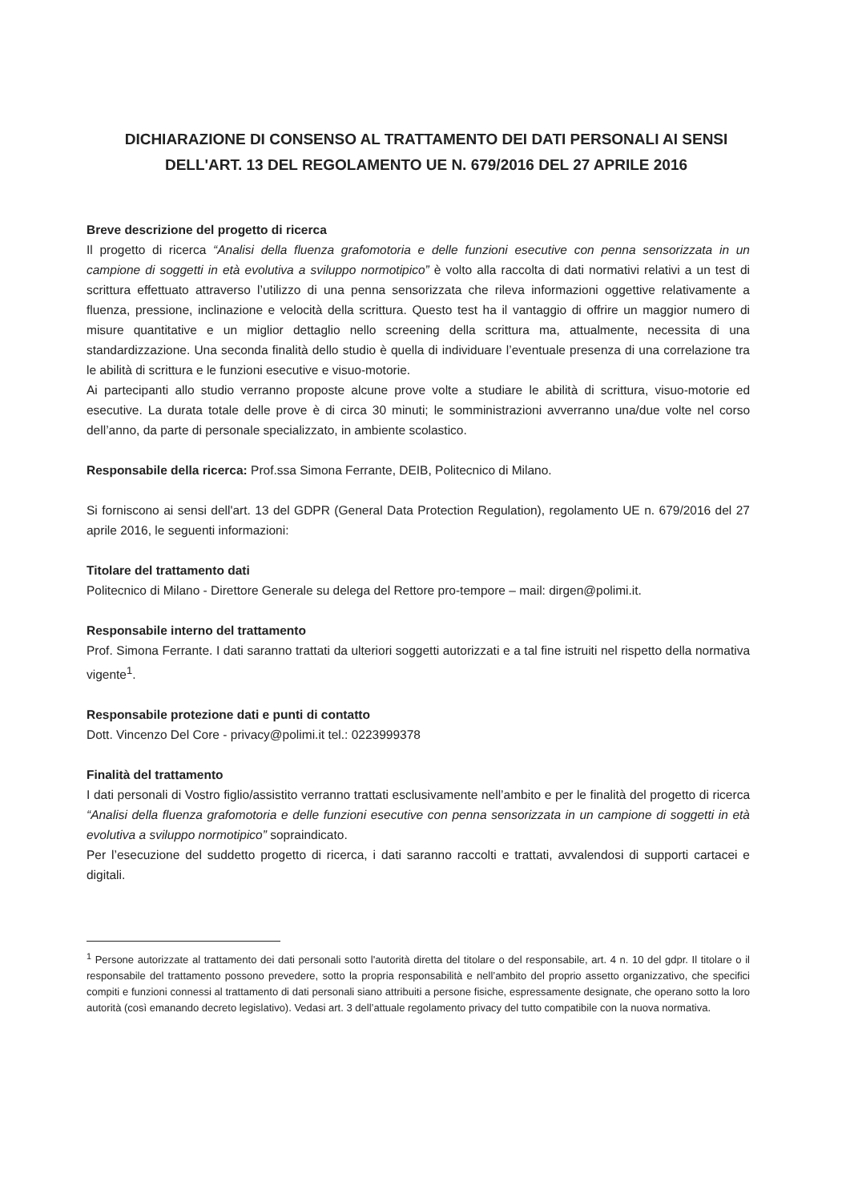DICHIARAZIONE DI CONSENSO AL TRATTAMENTO DEI DATI PERSONALI AI SENSI DELL'ART. 13 DEL REGOLAMENTO UE N. 679/2016 DEL 27 APRILE 2016
Breve descrizione del progetto di ricerca
Il progetto di ricerca “Analisi della fluenza grafomotoria e delle funzioni esecutive con penna sensorizzata in un campione di soggetti in età evolutiva a sviluppo normotipico” è volto alla raccolta di dati normativi relativi a un test di scrittura effettuato attraverso l’utilizzo di una penna sensorizzata che rileva informazioni oggettive relativamente a fluenza, pressione, inclinazione e velocità della scrittura. Questo test ha il vantaggio di offrire un maggior numero di misure quantitative e un miglior dettaglio nello screening della scrittura ma, attualmente, necessita di una standardizzazione. Una seconda finalità dello studio è quella di individuare l’eventuale presenza di una correlazione tra le abilità di scrittura e le funzioni esecutive e visuo-motorie.
Ai partecipanti allo studio verranno proposte alcune prove volte a studiare le abilità di scrittura, visuo-motorie ed esecutive. La durata totale delle prove è di circa 30 minuti; le somministrazioni avverranno una/due volte nel corso dell’anno, da parte di personale specializzato, in ambiente scolastico.
Responsabile della ricerca: Prof.ssa Simona Ferrante, DEIB, Politecnico di Milano.
Si forniscono ai sensi dell'art. 13 del GDPR (General Data Protection Regulation), regolamento UE n. 679/2016 del 27 aprile 2016, le seguenti informazioni:
Titolare del trattamento dati
Politecnico di Milano - Direttore Generale su delega del Rettore pro-tempore – mail: dirgen@polimi.it.
Responsabile interno del trattamento
Prof. Simona Ferrante. I dati saranno trattati da ulteriori soggetti autorizzati e a tal fine istruiti nel rispetto della normativa vigente<sup>1</sup>.
Responsabile protezione dati e punti di contatto
Dott. Vincenzo Del Core - privacy@polimi.it tel.: 0223999378
Finalità del trattamento
I dati personali di Vostro figlio/assistito verranno trattati esclusivamente nell’ambito e per le finalità del progetto di ricerca “Analisi della fluenza grafomotoria e delle funzioni esecutive con penna sensorizzata in un campione di soggetti in età evolutiva a sviluppo normotipico” sopraindicato.
Per l’esecuzione del suddetto progetto di ricerca, i dati saranno raccolti e trattati, avvalendosi di supporti cartacei e digitali.
<sup>1</sup> Persone autorizzate al trattamento dei dati personali sotto l'autorità diretta del titolare o del responsabile, art. 4 n. 10 del gdpr. Il titolare o il responsabile del trattamento possono prevedere, sotto la propria responsabilità e nell’ambito del proprio assetto organizzativo, che specifici compiti e funzioni connessi al trattamento di dati personali siano attribuiti a persone fisiche, espressamente designate, che operano sotto la loro autorità (così emanando decreto legislativo). Vedasi art. 3 dell’attuale regolamento privacy del tutto compatibile con la nuova normativa.